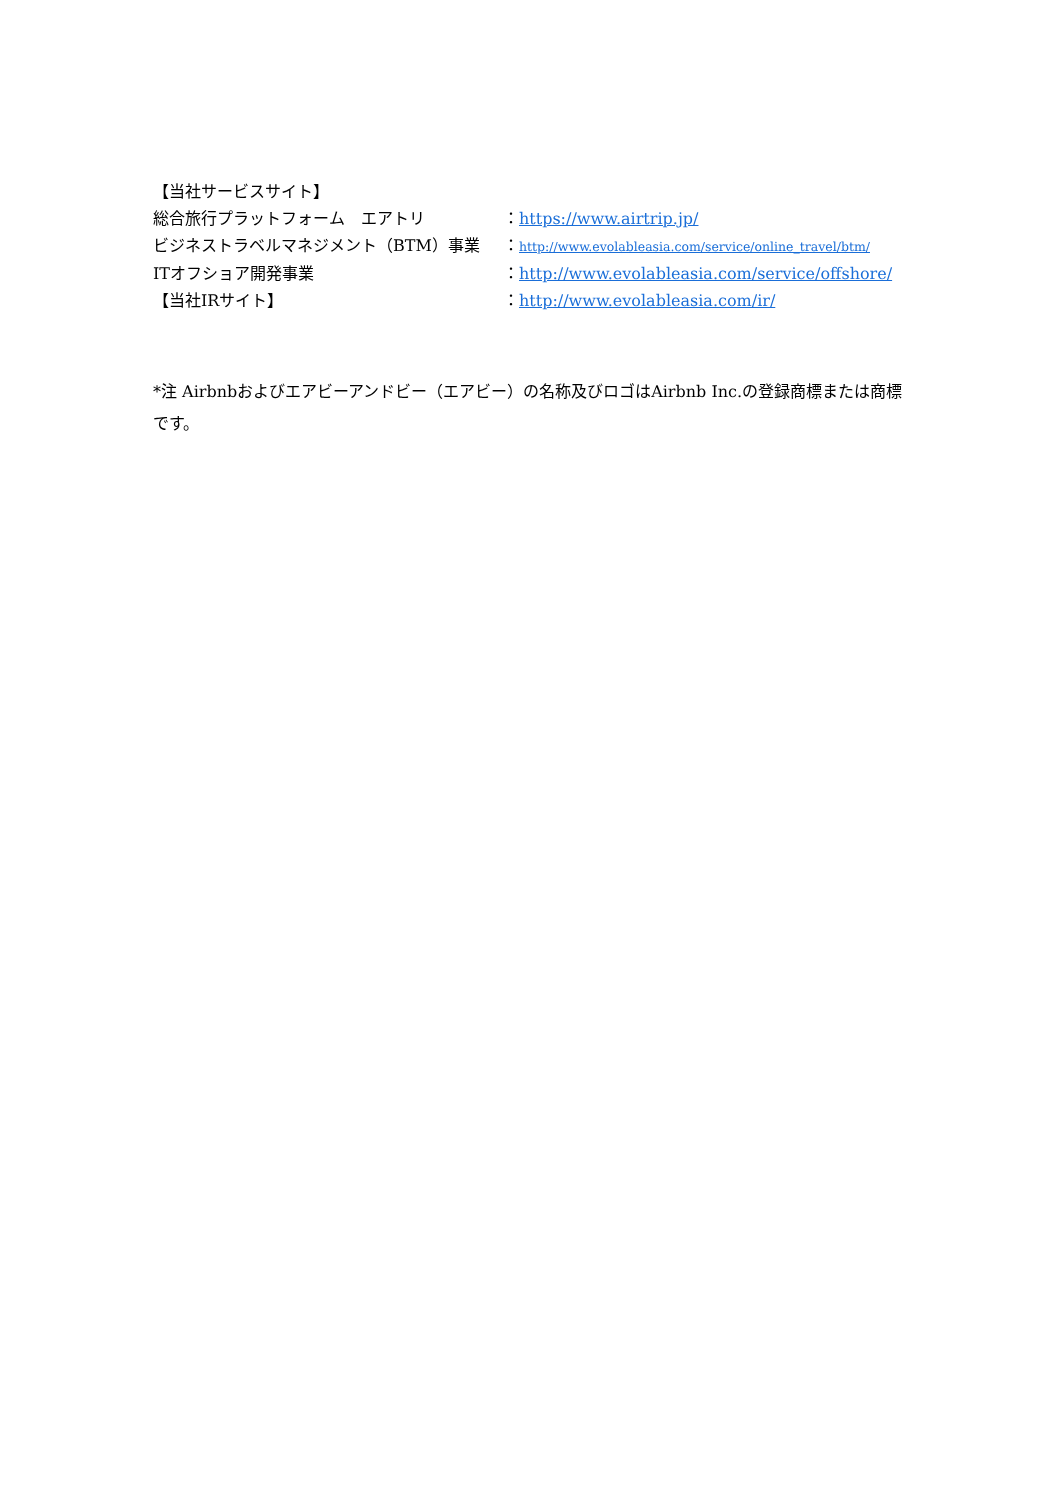【当社サービスサイト】
総合旅行プラットフォーム　エアトリ ：https://www.airtrip.jp/
ビジネストラベルマネジメント（BTM）事業 ：http://www.evolableasia.com/service/online_travel/btm/
ITオフショア開発事業 ：http://www.evolableasia.com/service/offshore/
【当社IRサイト】 ：http://www.evolableasia.com/ir/
*注 Airbnbおよびエアビーアンドビー（エアビー）の名称及びロゴはAirbnb Inc.の登録商標または商標です。